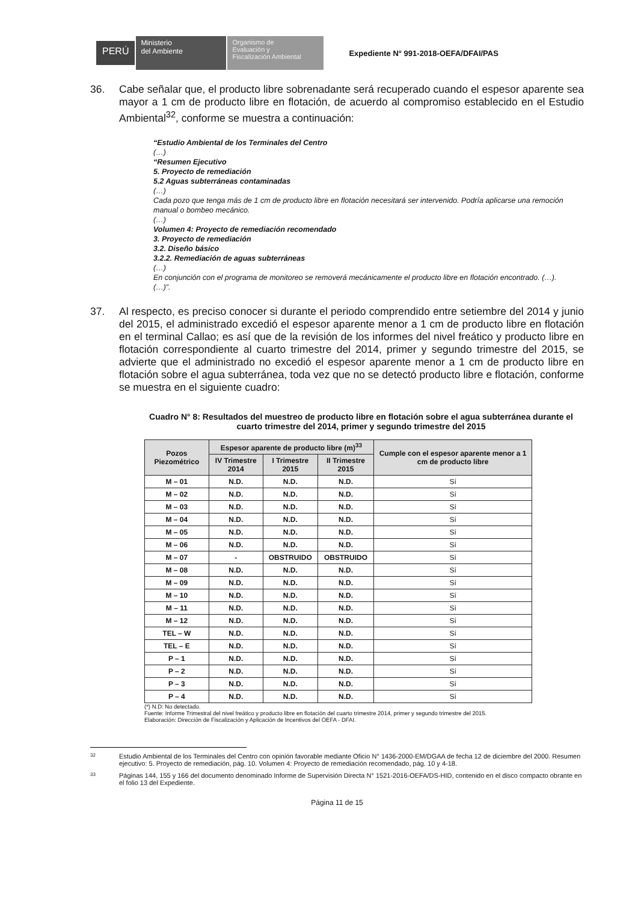PERÚ
Ministerio
del Ambiente
Organismo de
Evaluación y
Fiscalización Ambiental
Expediente N° 991-2018-OEFA/DFAI/PAS
36. Cabe señalar que, el producto libre sobrenadante será recuperado cuando el espesor aparente sea mayor a 1 cm de producto libre en flotación, de acuerdo al compromiso establecido en el Estudio Ambiental<sup>32</sup>, conforme se muestra a continuación:
“Estudio Ambiental de los Terminales del Centro
(…)
“Resumen Ejecutivo
5. Proyecto de remediación
5.2 Aguas subterráneas contaminadas
(…)
Cada pozo que tenga más de 1 cm de producto libre en flotación necesitará ser intervenido. Podría aplicarse una remoción manual o bombeo mecánico.
(…)
Volumen 4: Proyecto de remediación recomendado
3. Proyecto de remediación
3.2. Diseño básico
3.2.2. Remediación de aguas subterráneas
(…)
En conjunción con el programa de monitoreo se removerá mecánicamente el producto libre en flotación encontrado. (…).
(…)”.
37. Al respecto, es preciso conocer si durante el periodo comprendido entre setiembre del 2014 y junio del 2015, el administrado excedió el espesor aparente menor a 1 cm de producto libre en flotación en el terminal Callao; es así que de la revisión de los informes del nivel freático y producto libre en flotación correspondiente al cuarto trimestre del 2014, primer y segundo trimestre del 2015, se advierte que el administrado no excedió el espesor aparente menor a 1 cm de producto libre en flotación sobre el agua subterránea, toda vez que no se detectó producto libre e flotación, conforme se muestra en el siguiente cuadro:
Cuadro N° 8: Resultados del muestreo de producto libre en flotación sobre el agua subterránea durante el cuarto trimestre del 2014, primer y segundo trimestre del 2015
| Pozos Piezométrico | Espesor aparente de producto libre (m)<sup>33</sup> | | | Cumple con el espesor aparente menor a 1 cm de producto libre |
| --- | --- | --- | --- | --- |
| | IV Trimestre 2014 | I Trimestre 2015 | II Trimestre 2015 | |
| M – 01 | N.D. | N.D. | N.D. | Sí |
| M – 02 | N.D. | N.D. | N.D. | Sí |
| M – 03 | N.D. | N.D. | N.D. | Sí |
| M – 04 | N.D. | N.D. | N.D. | Sí |
| M – 05 | N.D. | N.D. | N.D. | Sí |
| M – 06 | N.D. | N.D. | N.D. | Sí |
| M – 07 | - | OBSTRUIDO | OBSTRUIDO | Sí |
| M – 08 | N.D. | N.D. | N.D. | Sí |
| M – 09 | N.D. | N.D. | N.D. | Sí |
| M – 10 | N.D. | N.D. | N.D. | Sí |
| M – 11 | N.D. | N.D. | N.D. | Sí |
| M – 12 | N.D. | N.D. | N.D. | Sí |
| TEL – W | N.D. | N.D. | N.D. | Sí |
| TEL – E | N.D. | N.D. | N.D. | Sí |
| P – 1 | N.D. | N.D. | N.D. | Sí |
| P – 2 | N.D. | N.D. | N.D. | Sí |
| P – 3 | N.D. | N.D. | N.D. | Sí |
| P – 4 | N.D. | N.D. | N.D. | Sí |
(*) N.D: No detectado.
Fuente: Informe Trimestral del nivel freático y producto libre en flotación del cuarto trimestre 2014, primer y segundo trimestre del 2015.
Elaboración: Dirección de Fiscalización y Aplicación de Incentivos del OEFA - DFAI.
32
Estudio Ambiental de los Terminales del Centro con opinión favorable mediante Oficio N° 1436-2000-EM/DGAA de fecha 12 de diciembre del 2000. Resumen ejecutivo: 5. Proyecto de remediación, pág. 10. Volumen 4: Proyecto de remediación recomendado, pág. 10 y 4-18.
33
Páginas 144, 155 y 166 del documento denominado Informe de Supervisión Directa N° 1521-2016-OEFA/DS-HID, contenido en el disco compacto obrante en el folio 13 del Expediente.
Página 11 de 15